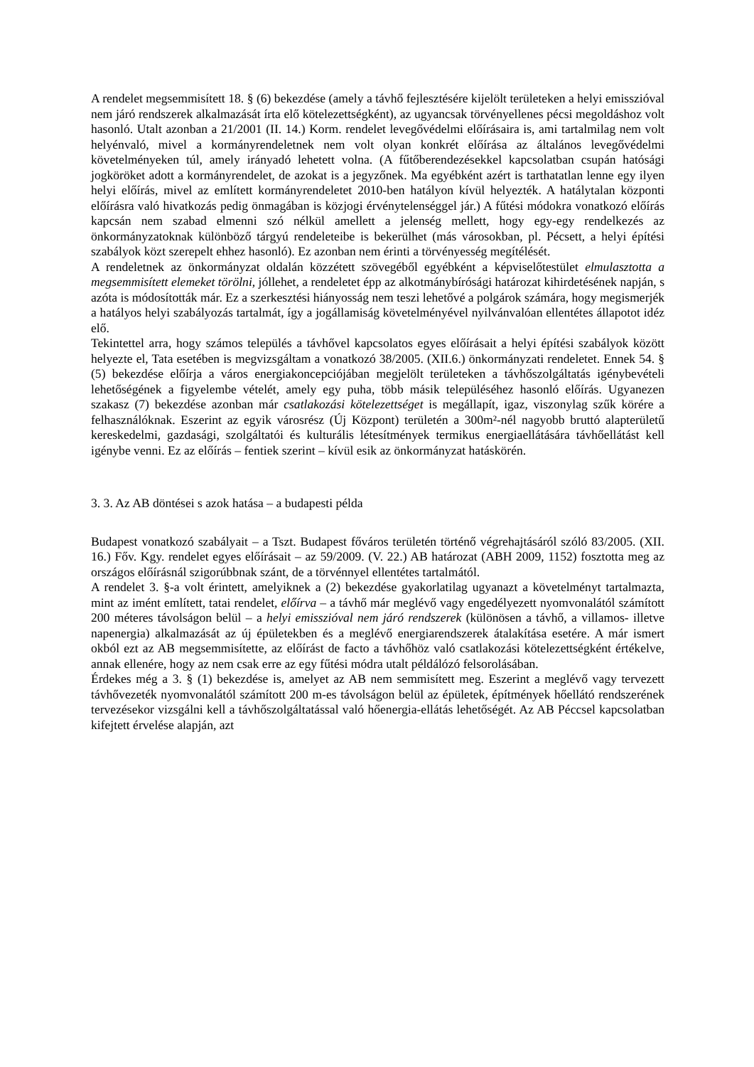A rendelet megsemmisített 18. § (6) bekezdése (amely a távhő fejlesztésére kijelölt területeken a helyi emisszióval nem járó rendszerek alkalmazását írta elő kötelezettségként), az ugyancsak törvényellenes pécsi megoldáshoz volt hasonló. Utalt azonban a 21/2001 (II. 14.) Korm. rendelet levegővédelmi előírásaira is, ami tartalmilag nem volt helyénvaló, mivel a kormányrendeletnek nem volt olyan konkrét előírása az általános levegővédelmi követelményeken túl, amely irányadó lehetett volna. (A fűtőberendezésekkel kapcsolatban csupán hatósági jogköröket adott a kormányrendelet, de azokat is a jegyzőnek. Ma egyébként azért is tarthatatlan lenne egy ilyen helyi előírás, mivel az említett kormányrendeletet 2010-ben hatályon kívül helyezték. A hatálytalan központi előírásra való hivatkozás pedig önmagában is közjogi érvénytelenséggel jár.) A fűtési módokra vonatkozó előírás kapcsán nem szabad elmenni szó nélkül amellett a jelenség mellett, hogy egy-egy rendelkezés az önkormányzatoknak különböző tárgyú rendeleteibe is bekerülhet (más városokban, pl. Pécsett, a helyi építési szabályok közt szerepelt ehhez hasonló). Ez azonban nem érinti a törvényesség megítélését.
A rendeletnek az önkormányzat oldalán közzétett szövegéből egyébként a képviselőtestület elmulasztotta a megsemmisített elemeket törölni, jóllehet, a rendeletet épp az alkotmánybírósági határozat kihirdetésének napján, s azóta is módosították már. Ez a szerkesztési hiányosság nem teszi lehetővé a polgárok számára, hogy megismerjék a hatályos helyi szabályozás tartalmát, így a jogállamiság követelményével nyilvánvalóan ellentétes állapotot idéz elő.
Tekintettel arra, hogy számos település a távhővel kapcsolatos egyes előírásait a helyi építési szabályok között helyezte el, Tata esetében is megvizsgáltam a vonatkozó 38/2005. (XII.6.) önkormányzati rendeletet. Ennek 54. § (5) bekezdése előírja a város energiakoncepciójában megjelölt területeken a távhőszolgáltatás igénybevételi lehetőségének a figyelembe vételét, amely egy puha, több másik településéhez hasonló előírás. Ugyanezen szakasz (7) bekezdése azonban már csatlakozási kötelezettséget is megállapít, igaz, viszonylag szűk körére a felhasználóknak. Eszerint az egyik városrész (Új Központ) területén a 300m²-nél nagyobb bruttó alapterületű kereskedelmi, gazdasági, szolgáltatói és kulturális létesítmények termikus energiaellátására távhőellátást kell igénybe venni. Ez az előírás – fentiek szerint – kívül esik az önkormányzat hatáskörén.
3. 3. Az AB döntései s azok hatása – a budapesti példa
Budapest vonatkozó szabályait – a Tszt. Budapest főváros területén történő végrehajtásáról szóló 83/2005. (XII. 16.) Főv. Kgy. rendelet egyes előírásait – az 59/2009. (V. 22.) AB határozat (ABH 2009, 1152) fosztotta meg az országos előírásnál szigorúbbnak szánt, de a törvénnyel ellentétes tartalmától.
A rendelet 3. §-a volt érintett, amelyiknek a (2) bekezdése gyakorlatilag ugyanazt a követelményt tartalmazta, mint az imént említett, tatai rendelet, előírva – a távhő már meglévő vagy engedélyezett nyomvonalától számított 200 méteres távolságon belül – a helyi emisszióval nem járó rendszerek (különösen a távhő, a villamos- illetve napenergia) alkalmazását az új épületekben és a meglévő energiarendszerek átalakítása esetére. A már ismert okból ezt az AB megsemmisítette, az előírást de facto a távhőhöz való csatlakozási kötelezettségként értékelve, annak ellenére, hogy az nem csak erre az egy fűtési módra utalt példálózó felsorolásában.
Érdekes még a 3. § (1) bekezdése is, amelyet az AB nem semmisített meg. Eszerint a meglévő vagy tervezett távhővezeték nyomvonalától számított 200 m-es távolságon belül az épületek, építmények hőellátó rendszerének tervezésekor vizsgálni kell a távhőszolgáltatással való hőenergia-ellátás lehetőségét. Az AB Péccsel kapcsolatban kifejtett érvelése alapján, azt